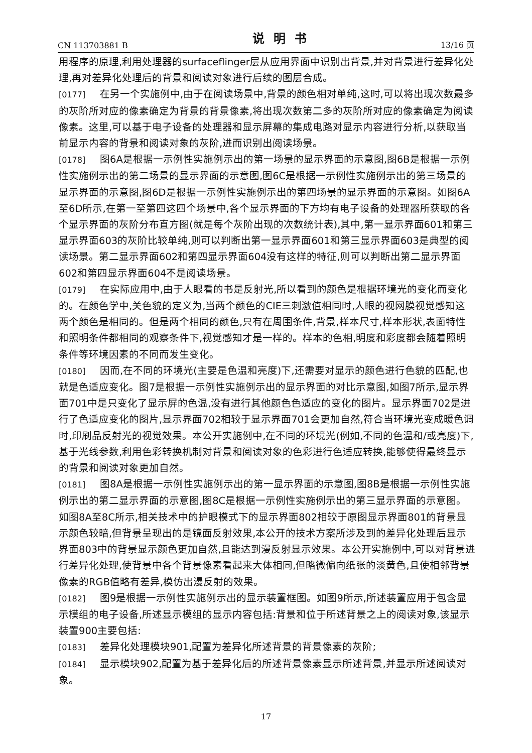CN 113703881 B 说明书 13/16 页
用程序的原理,利用处理器的surfaceflinger层从应用界面中识别出背景,并对背景进行差异化处理,再对差异化处理后的背景和阅读对象进行后续的图层合成。
[0177] 在另一个实施例中,由于在阅读场景中,背景的颜色相对单纯,这时,可以将出现次数最多的灰阶所对应的像素确定为背景的背景像素,将出现次数第二多的灰阶所对应的像素确定为阅读像素。这里,可以基于电子设备的处理器和显示屏幕的集成电路对显示内容进行分析,以获取当前显示内容的背景和阅读对象的灰阶,进而识别出阅读场景。
[0178] 图6A是根据一示例性实施例示出的第一场景的显示界面的示意图,图6B是根据一示例性实施例示出的第二场景的显示界面的示意图,图6C是根据一示例性实施例示出的第三场景的显示界面的示意图,图6D是根据一示例性实施例示出的第四场景的显示界面的示意图。如图6A至6D所示,在第一至第四这四个场景中,各个显示界面的下方均有电子设备的处理器所获取的各个显示界面的灰阶分布直方图(就是每个灰阶出现的次数统计表),其中,第一显示界面601和第三显示界面603的灰阶比较单纯,则可以判断出第一显示界面601和第三显示界面603是典型的阅读场景。第二显示界面602和第四显示界面604没有这样的特征,则可以判断出第二显示界面602和第四显示界面604不是阅读场景。
[0179] 在实际应用中,由于人眼看的书是反射光,所以看到的颜色是根据环境光的变化而变化的。在颜色学中,关色貌的定义为,当两个颜色的CIE三刺激值相同时,人眼的视网膜视觉感知这两个颜色是相同的。但是两个相同的颜色,只有在周围条件,背景,样本尺寸,样本形状,表面特性和照明条件都相同的观察条件下,视觉感知才是一样的。样本的色相,明度和彩度都会随着照明条件等环境因素的不同而发生变化。
[0180] 因而,在不同的环境光(主要是色温和亮度)下,还需要对显示的颜色进行色貌的匹配,也就是色适应变化。图7是根据一示例性实施例示出的显示界面的对比示意图,如图7所示,显示界面701中是只变化了显示屏的色温,没有进行其他颜色色适应的变化的图片。显示界面702是进行了色适应变化的图片,显示界面702相较于显示界面701会更加自然,符合当环境光变成暖色调时,印刷品反射光的视觉效果。本公开实施例中,在不同的环境光(例如,不同的色温和/或亮度)下,基于光线参数,利用色彩转换机制对背景和阅读对象的色彩进行色适应转换,能够使得最终显示的背景和阅读对象更加自然。
[0181] 图8A是根据一示例性实施例示出的第一显示界面的示意图,图8B是根据一示例性实施例示出的第二显示界面的示意图,图8C是根据一示例性实施例示出的第三显示界面的示意图。如图8A至8C所示,相关技术中的护眼模式下的显示界面802相较于原图显示界面801的背景显示颜色较暗,但背景呈现出的是镜面反射效果,本公开的技术方案所涉及到的差异化处理后显示界面803中的背景显示颜色更加自然,且能达到漫反射显示效果。本公开实施例中,可以对背景进行差异化处理,使背景中各个背景像素看起来大体相同,但略微偏向纸张的淡黄色,且使相邻背景像素的RGB值略有差异,模仿出漫反射的效果。
[0182] 图9是根据一示例性实施例示出的显示装置框图。如图9所示,所述装置应用于包含显示模组的电子设备,所述显示模组的显示内容包括:背景和位于所述背景之上的阅读对象,该显示装置900主要包括:
[0183] 差异化处理模块901,配置为差异化所述背景的背景像素的灰阶;
[0184] 显示模块902,配置为基于差异化后的所述背景像素显示所述背景,并显示所述阅读对象。
17